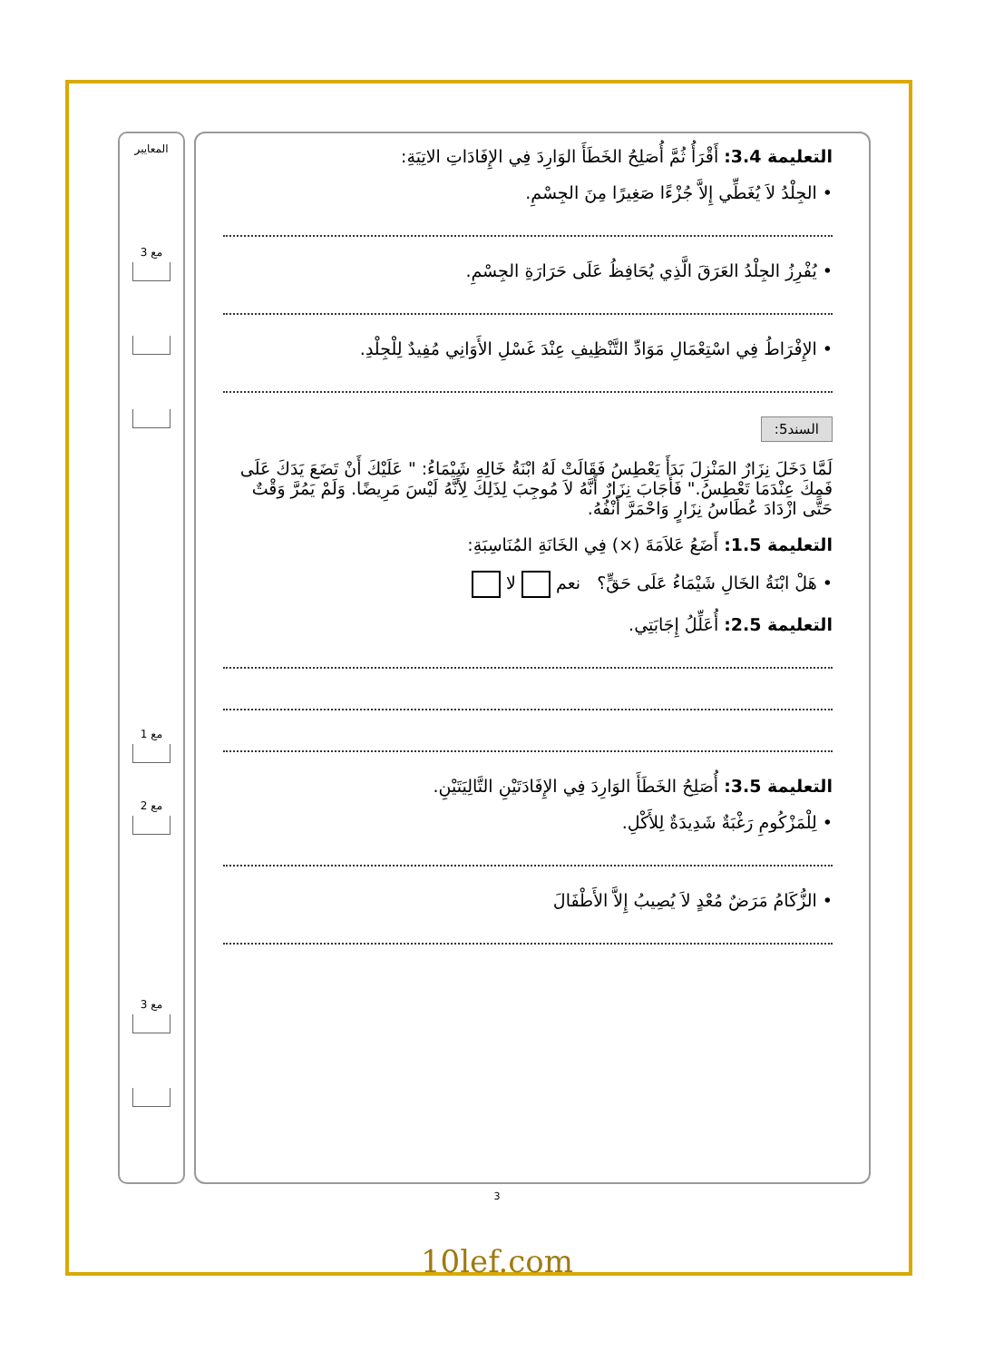التعليمة 3.4: أَقْرَأُ ثُمَّ أُصَلِحُ الخَطَأَ الوَارِدَ فِي الإِفَادَاتِ الاتِيَةِ:
• الجِلْدُ لاَ يُغَطِّي إِلاَّ جُزْءًا صَغِيرًا مِنَ الجِسْمِ.
• يُفْرِزُ الجِلْدُ العَرَقَ الَّذِي يُحَافِظُ عَلَى حَرَارَةِ الجِسْمِ.
• الإِفْرَاطُ فِي اسْتِعْمَالِ مَوَادِّ التَّنْظِيفِ عِنْدَ غَسْلِ الأَوَانِي مُفِيدٌ لِلْجِلْدِ.
السند5:
لَمَّا دَخَلَ نِزَارٌ المَنْزِلَ بَدَأَ يَعْطِسُ فَقَالَتْ لَهُ ابْنَةُ خَالِهِ شَيْمَاءُ: " عَلَيْكَ أَنْ تَضَعَ يَدَكَ عَلَى فَمِكَ عِنْدَمَا تَعْطِسُ." فَأَجَابَ نِزَارٌ أَنَّهُ لاَ مُوجِبَ لِذَلِكَ لِأَنَّهُ لَيْسَ مَرِيضًا. وَلَمْ يَمُرَّ وَقْتٌ حَتَّى ازْدَادَ عُطَاسُ نِزَارٍ وَاحْمَرَّ أَنْفُهُ.
التعليمة 1.5: أَضَعُ عَلاَمَةَ (×) فِي الخَانَةِ المُنَاسِبَةِ:
• هَلْ ابْنَةُ الخَالِ شَيْمَاءُ عَلَى حَقٍّ؟ نعم لا
التعليمة 2.5: أُعَلِّلُ إِجَابَتِي.
التعليمة 3.5: أُصَلِحُ الخَطَأَ الوَارِدَ فِي الإِفَادَتَيْنِ التَّالِيَتَيْنِ.
• لِلْمَزْكُومِ رَغْبَةٌ شَدِيدَةٌ لِلأَكْلِ.
• الزُّكَامُ مَرَضٌ مُعْدٍ لاَ يُصِيبُ إِلاَّ الأَطْفَالَ
المعايير
مع 3
مع 1
مع 2
مع 3
3
10lef.com